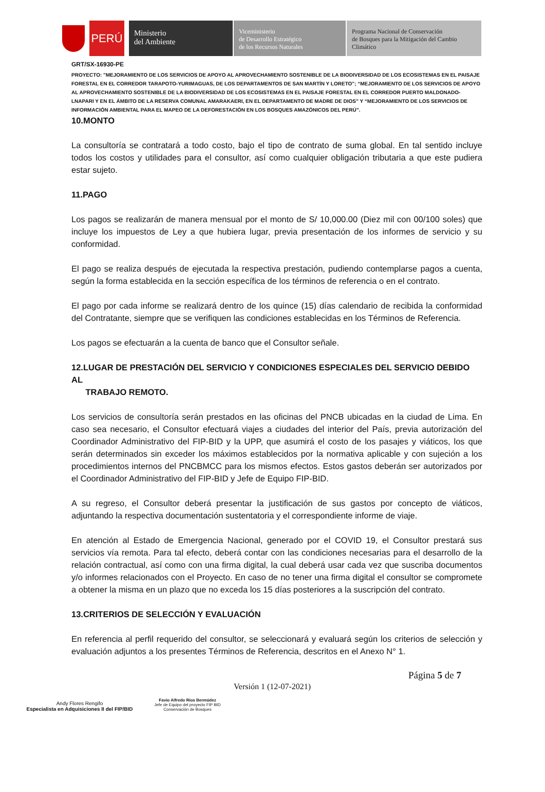PERÚ
Ministerio
del Ambiente
Viceministerio
de Desarrollo Estratégico
de los Recursos Naturales
Programa Nacional de Conservación
de Bosques para la Mitigación del Cambio
Climático
GRT/SX-16930-PE
PROYECTO: "MEJORAMIENTO DE LOS SERVICIOS DE APOYO AL APROVECHAMIENTO SOSTENIBLE DE LA BIODIVERSIDAD DE LOS ECOSISTEMAS EN EL PAISAJE FORESTAL EN EL CORREDOR TARAPOTO-YURIMAGUAS, DE LOS DEPARTAMENTOS DE SAN MARTÍN Y LORETO"; “MEJORAMIENTO DE LOS SERVICIOS DE APOYO AL APROVECHAMIENTO SOSTENIBLE DE LA BIODIVERSIDAD DE LOS ECOSISTEMAS EN EL PAISAJE FORESTAL EN EL CORREDOR PUERTO MALDONADO-LNAPARI Y EN EL ÁMBITO DE LA RESERVA COMUNAL AMARAKAERI, EN EL DEPARTAMENTO DE MADRE DE DIOS” Y “MEJORAMIENTO DE LOS SERVICIOS DE INFORMACIÓN AMBIENTAL PARA EL MAPEO DE LA DEFORESTACIÓN EN LOS BOSQUES AMAZÓNICOS DEL PERÚ”.
10.MONTO
La consultoría se contratará a todo costo, bajo el tipo de contrato de suma global. En tal sentido incluye todos los costos y utilidades para el consultor, así como cualquier obligación tributaria a que este pudiera estar sujeto.
11.PAGO
Los pagos se realizarán de manera mensual por el monto de S/ 10,000.00 (Diez mil con 00/100 soles) que incluye los impuestos de Ley a que hubiera lugar, previa presentación de los informes de servicio y su conformidad.
El pago se realiza después de ejecutada la respectiva prestación, pudiendo contemplarse pagos a cuenta, según la forma establecida en la sección específica de los términos de referencia o en el contrato.
El pago por cada informe se realizará dentro de los quince (15) días calendario de recibida la conformidad del Contratante, siempre que se verifiquen las condiciones establecidas en los Términos de Referencia.
Los pagos se efectuarán a la cuenta de banco que el Consultor señale.
12.LUGAR DE PRESTACIÓN DEL SERVICIO Y CONDICIONES ESPECIALES DEL SERVICIO DEBIDO AL
TRABAJO REMOTO.
Los servicios de consultoría serán prestados en las oficinas del PNCB ubicadas en la ciudad de Lima. En caso sea necesario, el Consultor efectuará viajes a ciudades del interior del País, previa autorización del Coordinador Administrativo del FIP-BID y la UPP, que asumirá el costo de los pasajes y viáticos, los que serán determinados sin exceder los máximos establecidos por la normativa aplicable y con sujeción a los procedimientos internos del PNCBMCC para los mismos efectos. Estos gastos deberán ser autorizados por el Coordinador Administrativo del FIP-BID y Jefe de Equipo FIP-BID.
A su regreso, el Consultor deberá presentar la justificación de sus gastos por concepto de viáticos, adjuntando la respectiva documentación sustentatoria y el correspondiente informe de viaje.
En atención al Estado de Emergencia Nacional, generado por el COVID 19, el Consultor prestará sus servicios vía remota. Para tal efecto, deberá contar con las condiciones necesarias para el desarrollo de la relación contractual, así como con una firma digital, la cual deberá usar cada vez que suscriba documentos y/o informes relacionados con el Proyecto. En caso de no tener una firma digital el consultor se compromete a obtener la misma en un plazo que no exceda los 15 días posteriores a la suscripción del contrato.
13.CRITERIOS DE SELECCIÓN Y EVALUACIÓN
En referencia al perfil requerido del consultor, se seleccionará y evaluará según los criterios de selección y evaluación adjuntos a los presentes Términos de Referencia, descritos en el Anexo N° 1.
Andy Flores Rengifo
Especialista en Adquisiciones II del FIP/BID
Favio Alfredo Ríos Bermúdez
Jefe de Equipo del proyecto FIP BID
Conservación de Bosques
Versión 1 (12-07-2021)
Página 5 de 7